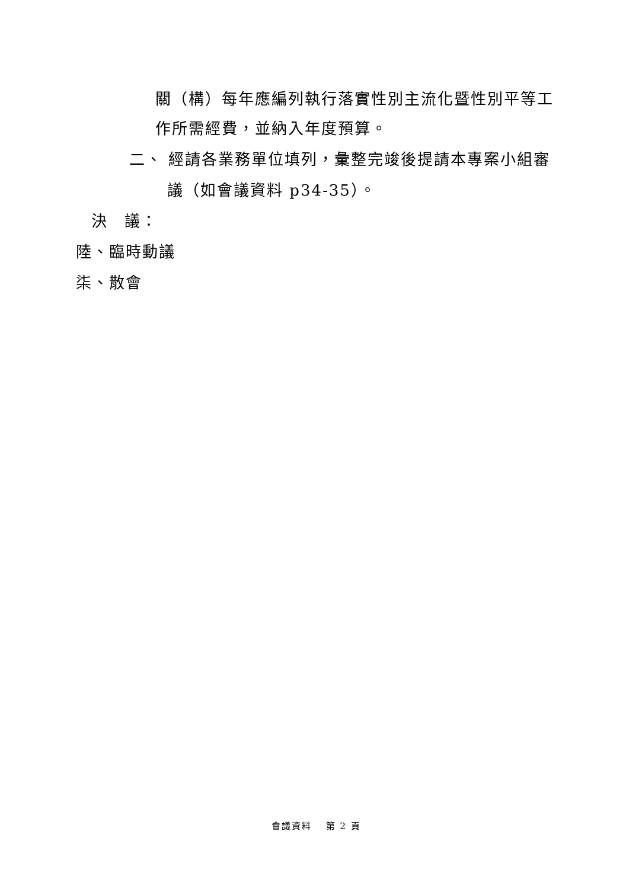關（構）每年應編列執行落實性別主流化暨性別平等工
作所需經費，並納入年度預算。
二、 經請各業務單位填列，彙整完竣後提請本專案小組審
議（如會議資料 p34-35）。
決　議：
陸、臨時動議
柒、散會
會議資料　 第 2 頁